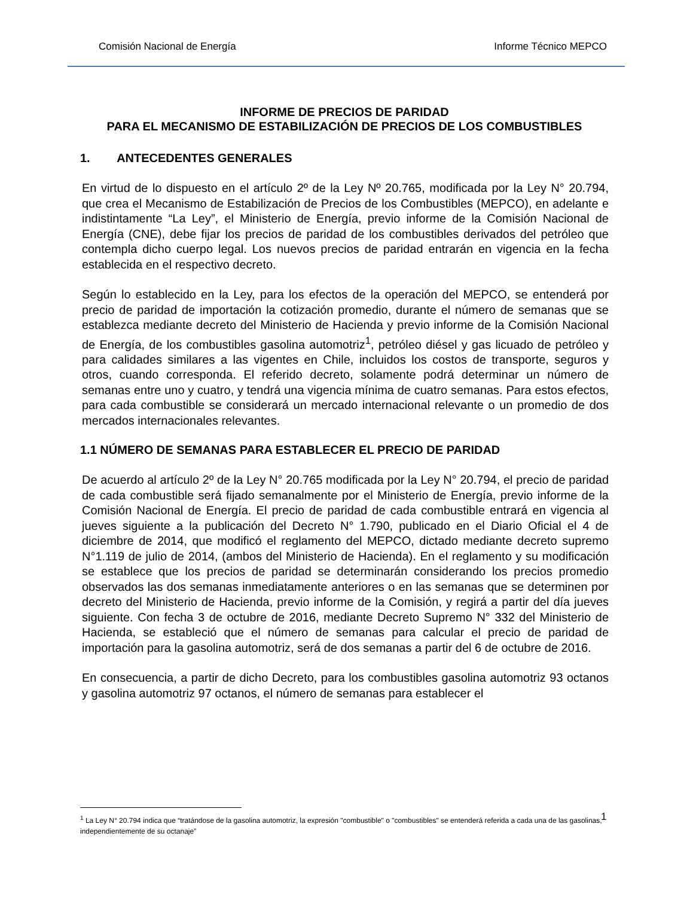Comisión Nacional de Energía Informe Técnico MEPCO
INFORME DE PRECIOS DE PARIDAD
PARA EL MECANISMO DE ESTABILIZACIÓN DE PRECIOS DE LOS COMBUSTIBLES
1. ANTECEDENTES GENERALES
En virtud de lo dispuesto en el artículo 2º de la Ley Nº 20.765, modificada por la Ley N° 20.794, que crea el Mecanismo de Estabilización de Precios de los Combustibles (MEPCO), en adelante e indistintamente “La Ley”, el Ministerio de Energía, previo informe de la Comisión Nacional de Energía (CNE), debe fijar los precios de paridad de los combustibles derivados del petróleo que contempla dicho cuerpo legal. Los nuevos precios de paridad entrarán en vigencia en la fecha establecida en el respectivo decreto.
Según lo establecido en la Ley, para los efectos de la operación del MEPCO, se entenderá por precio de paridad de importación la cotización promedio, durante el número de semanas que se establezca mediante decreto del Ministerio de Hacienda y previo informe de la Comisión Nacional de Energía, de los combustibles gasolina automotriz<sup>1</sup>, petróleo diésel y gas licuado de petróleo y para calidades similares a las vigentes en Chile, incluidos los costos de transporte, seguros y otros, cuando corresponda. El referido decreto, solamente podrá determinar un número de semanas entre uno y cuatro, y tendrá una vigencia mínima de cuatro semanas. Para estos efectos, para cada combustible se considerará un mercado internacional relevante o un promedio de dos mercados internacionales relevantes.
1.1 NÚMERO DE SEMANAS PARA ESTABLECER EL PRECIO DE PARIDAD
De acuerdo al artículo 2º de la Ley N° 20.765 modificada por la Ley N° 20.794, el precio de paridad de cada combustible será fijado semanalmente por el Ministerio de Energía, previo informe de la Comisión Nacional de Energía. El precio de paridad de cada combustible entrará en vigencia al jueves siguiente a la publicación del Decreto N° 1.790, publicado en el Diario Oficial el 4 de diciembre de 2014, que modificó el reglamento del MEPCO, dictado mediante decreto supremo N°1.119 de julio de 2014, (ambos del Ministerio de Hacienda). En el reglamento y su modificación se establece que los precios de paridad se determinarán considerando los precios promedio observados las dos semanas inmediatamente anteriores o en las semanas que se determinen por decreto del Ministerio de Hacienda, previo informe de la Comisión, y regirá a partir del día jueves siguiente. Con fecha 3 de octubre de 2016, mediante Decreto Supremo N° 332 del Ministerio de Hacienda, se estableció que el número de semanas para calcular el precio de paridad de importación para la gasolina automotriz, será de dos semanas a partir del 6 de octubre de 2016.
En consecuencia, a partir de dicho Decreto, para los combustibles gasolina automotriz 93 octanos y gasolina automotriz 97 octanos, el número de semanas para establecer el
1
<sup>1</sup> La Ley N° 20.794 indica que “tratándose de la gasolina automotriz, la expresión "combustible" o "combustibles" se entenderá referida a cada una de las gasolinas, independientemente de su octanaje”